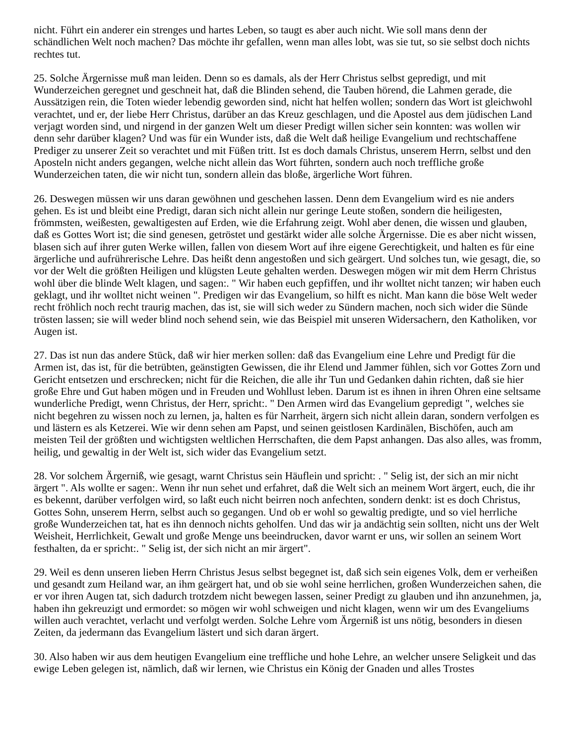nicht. Führt ein anderer ein strenges und hartes Leben, so taugt es aber auch nicht. Wie soll mans denn der schändlichen Welt noch machen? Das möchte ihr gefallen, wenn man alles lobt, was sie tut, so sie selbst doch nichts rechtes tut.
25. Solche Ärgernisse muß man leiden. Denn so es damals, als der Herr Christus selbst gepredigt, und mit Wunderzeichen geregnet und geschneit hat, daß die Blinden sehend, die Tauben hörend, die Lahmen gerade, die Aussätzigen rein, die Toten wieder lebendig geworden sind, nicht hat helfen wollen; sondern das Wort ist gleichwohl verachtet, und er, der liebe Herr Christus, darüber an das Kreuz geschlagen, und die Apostel aus dem jüdischen Land verjagt worden sind, und nirgend in der ganzen Welt um dieser Predigt willen sicher sein konnten: was wollen wir denn sehr darüber klagen? Und was für ein Wunder ists, daß die Welt daß heilige Evangelium und rechtschaffene Prediger zu unserer Zeit so verachtet und mit Füßen tritt. Ist es doch damals Christus, unserem Herrn, selbst und den Aposteln nicht anders gegangen, welche nicht allein das Wort führten, sondern auch noch treffliche große Wunderzeichen taten, die wir nicht tun, sondern allein das bloße, ärgerliche Wort führen.
26. Deswegen müssen wir uns daran gewöhnen und geschehen lassen. Denn dem Evangelium wird es nie anders gehen. Es ist und bleibt eine Predigt, daran sich nicht allein nur geringe Leute stoßen, sondern die heiligesten, frömmsten, weißesten, gewaltigesten auf Erden, wie die Erfahrung zeigt. Wohl aber denen, die wissen und glauben, daß es Gottes Wort ist; die sind genesen, getröstet und gestärkt wider alle solche Ärgernisse. Die es aber nicht wissen, blasen sich auf ihrer guten Werke willen, fallen von diesem Wort auf ihre eigene Gerechtigkeit, und halten es für eine ärgerliche und aufrührerische Lehre. Das heißt denn angestoßen und sich geärgert. Und solches tun, wie gesagt, die, so vor der Welt die größten Heiligen und klügsten Leute gehalten werden. Deswegen mögen wir mit dem Herrn Christus wohl über die blinde Welt klagen, und sagen:. " Wir haben euch gepfiffen, und ihr wolltet nicht tanzen; wir haben euch geklagt, und ihr wolltet nicht weinen ". Predigen wir das Evangelium, so hilft es nicht. Man kann die böse Welt weder recht fröhlich noch recht traurig machen, das ist, sie will sich weder zu Sündern machen, noch sich wider die Sünde trösten lassen; sie will weder blind noch sehend sein, wie das Beispiel mit unseren Widersachern, den Katholiken, vor Augen ist.
27. Das ist nun das andere Stück, daß wir hier merken sollen: daß das Evangelium eine Lehre und Predigt für die Armen ist, das ist, für die betrübten, geänstigten Gewissen, die ihr Elend und Jammer fühlen, sich vor Gottes Zorn und Gericht entsetzen und erschrecken; nicht für die Reichen, die alle ihr Tun und Gedanken dahin richten, daß sie hier große Ehre und Gut haben mögen und in Freuden und Wohllust leben. Darum ist es ihnen in ihren Ohren eine seltsame wunderliche Predigt, wenn Christus, der Herr, spricht:. " Den Armen wird das Evangelium gepredigt ", welches sie nicht begehren zu wissen noch zu lernen, ja, halten es für Narrheit, ärgern sich nicht allein daran, sondern verfolgen es und lästern es als Ketzerei. Wie wir denn sehen am Papst, und seinen geistlosen Kardinälen, Bischöfen, auch am meisten Teil der größten und wichtigsten weltlichen Herrschaften, die dem Papst anhangen. Das also alles, was fromm, heilig, und gewaltig in der Welt ist, sich wider das Evangelium setzt.
28. Vor solchem Ärgerniß, wie gesagt, warnt Christus sein Häuflein und spricht: . " Selig ist, der sich an mir nicht ärgert ". Als wollte er sagen:. Wenn ihr nun sehet und erfahret, daß die Welt sich an meinem Wort ärgert, euch, die ihr es bekennt, darüber verfolgen wird, so laßt euch nicht beirren noch anfechten, sondern denkt: ist es doch Christus, Gottes Sohn, unserem Herrn, selbst auch so gegangen. Und ob er wohl so gewaltig predigte, und so viel herrliche große Wunderzeichen tat, hat es ihn dennoch nichts geholfen. Und das wir ja andächtig sein sollten, nicht uns der Welt Weisheit, Herrlichkeit, Gewalt und große Menge uns beeindrucken, davor warnt er uns, wir sollen an seinem Wort festhalten, da er spricht:. " Selig ist, der sich nicht an mir ärgert".
29. Weil es denn unseren lieben Herrn Christus Jesus selbst begegnet ist, daß sich sein eigenes Volk, dem er verheißen und gesandt zum Heiland war, an ihm geärgert hat, und ob sie wohl seine herrlichen, großen Wunderzeichen sahen, die er vor ihren Augen tat, sich dadurch trotzdem nicht bewegen lassen, seiner Predigt zu glauben und ihn anzunehmen, ja, haben ihn gekreuzigt und ermordet: so mögen wir wohl schweigen und nicht klagen, wenn wir um des Evangeliums willen auch verachtet, verlacht und verfolgt werden. Solche Lehre vom Ärgerniß ist uns nötig, besonders in diesen Zeiten, da jedermann das Evangelium lästert und sich daran ärgert.
30. Also haben wir aus dem heutigen Evangelium eine treffliche und hohe Lehre, an welcher unsere Seligkeit und das ewige Leben gelegen ist, nämlich, daß wir lernen, wie Christus ein König der Gnaden und alles Trostes